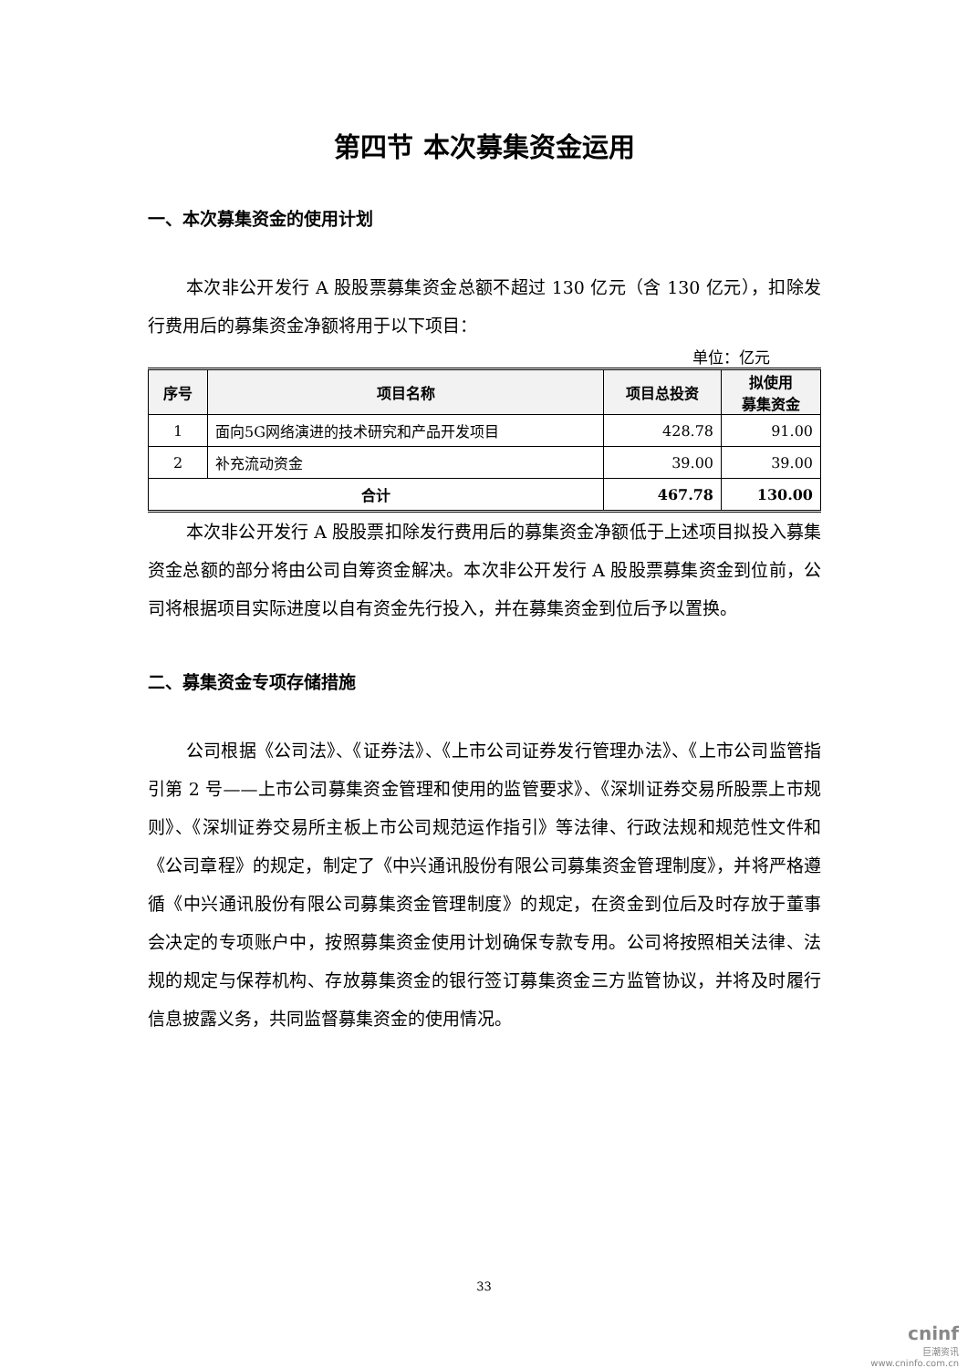第四节 本次募集资金运用
一、本次募集资金的使用计划
本次非公开发行 A 股股票募集资金总额不超过 130 亿元（含 130 亿元），扣除发行费用后的募集资金净额将用于以下项目：
单位：亿元
| 序号 | 项目名称 | 项目总投资 | 拟使用 募集资金 |
| --- | --- | --- | --- |
| 1 | 面向5G网络演进的技术研究和产品开发项目 | 428.78 | 91.00 |
| 2 | 补充流动资金 | 39.00 | 39.00 |
| 合计 | | 467.78 | 130.00 |
本次非公开发行 A 股股票扣除发行费用后的募集资金净额低于上述项目拟投入募集资金总额的部分将由公司自筹资金解决。本次非公开发行 A 股股票募集资金到位前，公司将根据项目实际进度以自有资金先行投入，并在募集资金到位后予以置换。
二、募集资金专项存储措施
公司根据《公司法》、《证券法》、《上市公司证券发行管理办法》、《上市公司监管指引第 2 号——上市公司募集资金管理和使用的监管要求》、《深圳证券交易所股票上市规则》、《深圳证券交易所主板上市公司规范运作指引》等法律、行政法规和规范性文件和《公司章程》的规定，制定了《中兴通讯股份有限公司募集资金管理制度》，并将严格遵循《中兴通讯股份有限公司募集资金管理制度》的规定，在资金到位后及时存放于董事会决定的专项账户中，按照募集资金使用计划确保专款专用。公司将按照相关法律、法规的规定与保荐机构、存放募集资金的银行签订募集资金三方监管协议，并将及时履行信息披露义务，共同监督募集资金的使用情况。
33
cninf
巨潮资讯
www.cninfo.com.cn